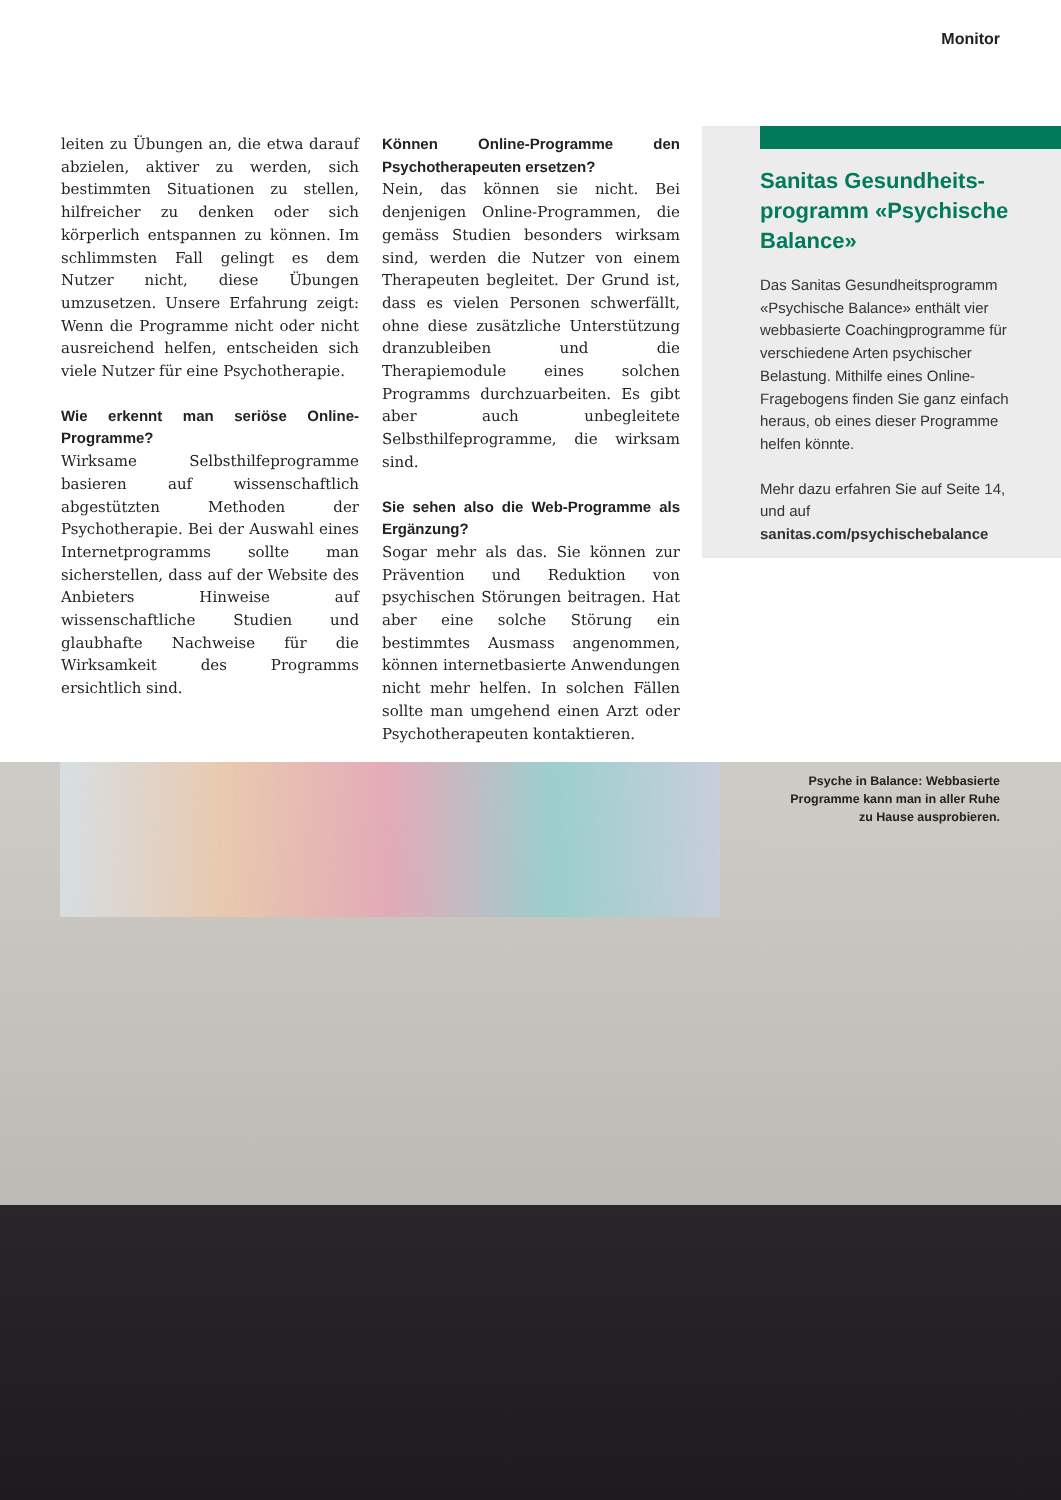Monitor
leiten zu Übungen an, die etwa darauf abzielen, aktiver zu werden, sich bestimmten Situationen zu stellen, hilfreicher zu denken oder sich körperlich entspannen zu können. Im schlimmsten Fall gelingt es dem Nutzer nicht, diese Übungen umzusetzen. Unsere Erfahrung zeigt: Wenn die Programme nicht oder nicht ausreichend helfen, entscheiden sich viele Nutzer für eine Psychotherapie.
Wie erkennt man seriöse Online-Programme?
Wirksame Selbsthilfeprogramme basieren auf wissenschaftlich abgestützten Methoden der Psychotherapie. Bei der Auswahl eines Internetprogramms sollte man sicherstellen, dass auf der Website des Anbieters Hinweise auf wissenschaftliche Studien und glaubhafte Nachweise für die Wirksamkeit des Programms ersichtlich sind.
Können Online-Programme den Psychotherapeuten ersetzen?
Nein, das können sie nicht. Bei denjenigen Online-Programmen, die gemäss Studien besonders wirksam sind, werden die Nutzer von einem Therapeuten begleitet. Der Grund ist, dass es vielen Personen schwerfällt, ohne diese zusätzliche Unterstützung dranzubleiben und die Therapiemodule eines solchen Programms durchzuarbeiten. Es gibt aber auch unbegleitete Selbsthilfeprogramme, die wirksam sind.
Sie sehen also die Web-Programme als Ergänzung?
Sogar mehr als das. Sie können zur Prävention und Reduktion von psychischen Störungen beitragen. Hat aber eine solche Störung ein bestimmtes Ausmass angenommen, können internetbasierte Anwendungen nicht mehr helfen. In solchen Fällen sollte man umgehend einen Arzt oder Psychotherapeuten kontaktieren.
Sanitas Gesundheits-programm «Psychische Balance»
Das Sanitas Gesundheitsprogramm «Psychische Balance» enthält vier webbasierte Coachingprogramme für verschiedene Arten psychischer Belastung. Mithilfe eines Online-Fragebogens finden Sie ganz einfach heraus, ob eines dieser Programme helfen könnte.
Mehr dazu erfahren Sie auf Seite 14, und auf sanitas.com/psychischebalance
Psyche in Balance: Webbasierte
Programme kann man in aller Ruhe
zu Hause ausprobieren.